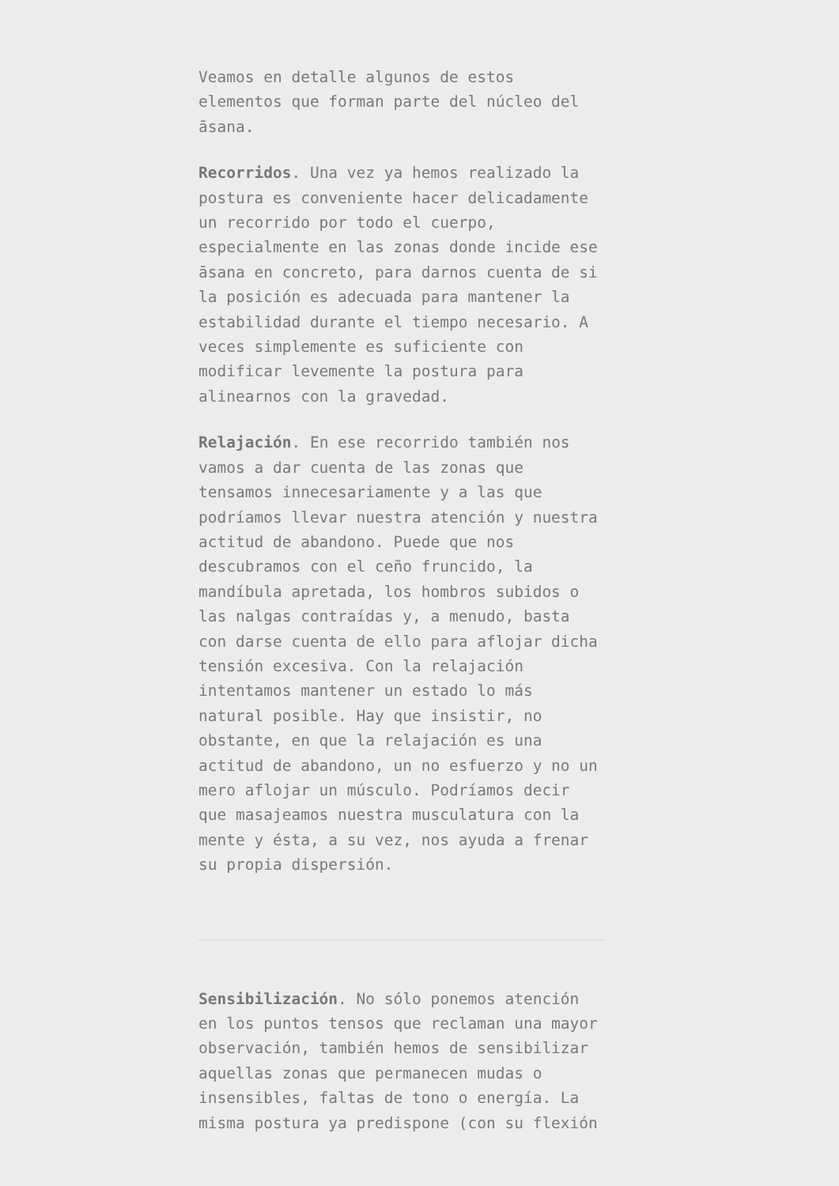Veamos en detalle algunos de estos elementos que forman parte del núcleo del āsana.
Recorridos. Una vez ya hemos realizado la postura es conveniente hacer delicadamente un recorrido por todo el cuerpo, especialmente en las zonas donde incide ese āsana en concreto, para darnos cuenta de si la posición es adecuada para mantener la estabilidad durante el tiempo necesario. A veces simplemente es suficiente con modificar levemente la postura para alinearnos con la gravedad.
Relajación. En ese recorrido también nos vamos a dar cuenta de las zonas que tensamos innecesariamente y a las que podríamos llevar nuestra atención y nuestra actitud de abandono. Puede que nos descubramos con el ceño fruncido, la mandíbula apretada, los hombros subidos o las nalgas contraídas y, a menudo, basta con darse cuenta de ello para aflojar dicha tensión excesiva. Con la relajación intentamos mantener un estado lo más natural posible. Hay que insistir, no obstante, en que la relajación es una actitud de abandono, un no esfuerzo y no un mero aflojar un músculo. Podríamos decir que masajeamos nuestra musculatura con la mente y ésta, a su vez, nos ayuda a frenar su propia dispersión.
Sensibilización. No sólo ponemos atención en los puntos tensos que reclaman una mayor observación, también hemos de sensibilizar aquellas zonas que permanecen mudas o insensibles, faltas de tono o energía. La misma postura ya predispone (con su flexión